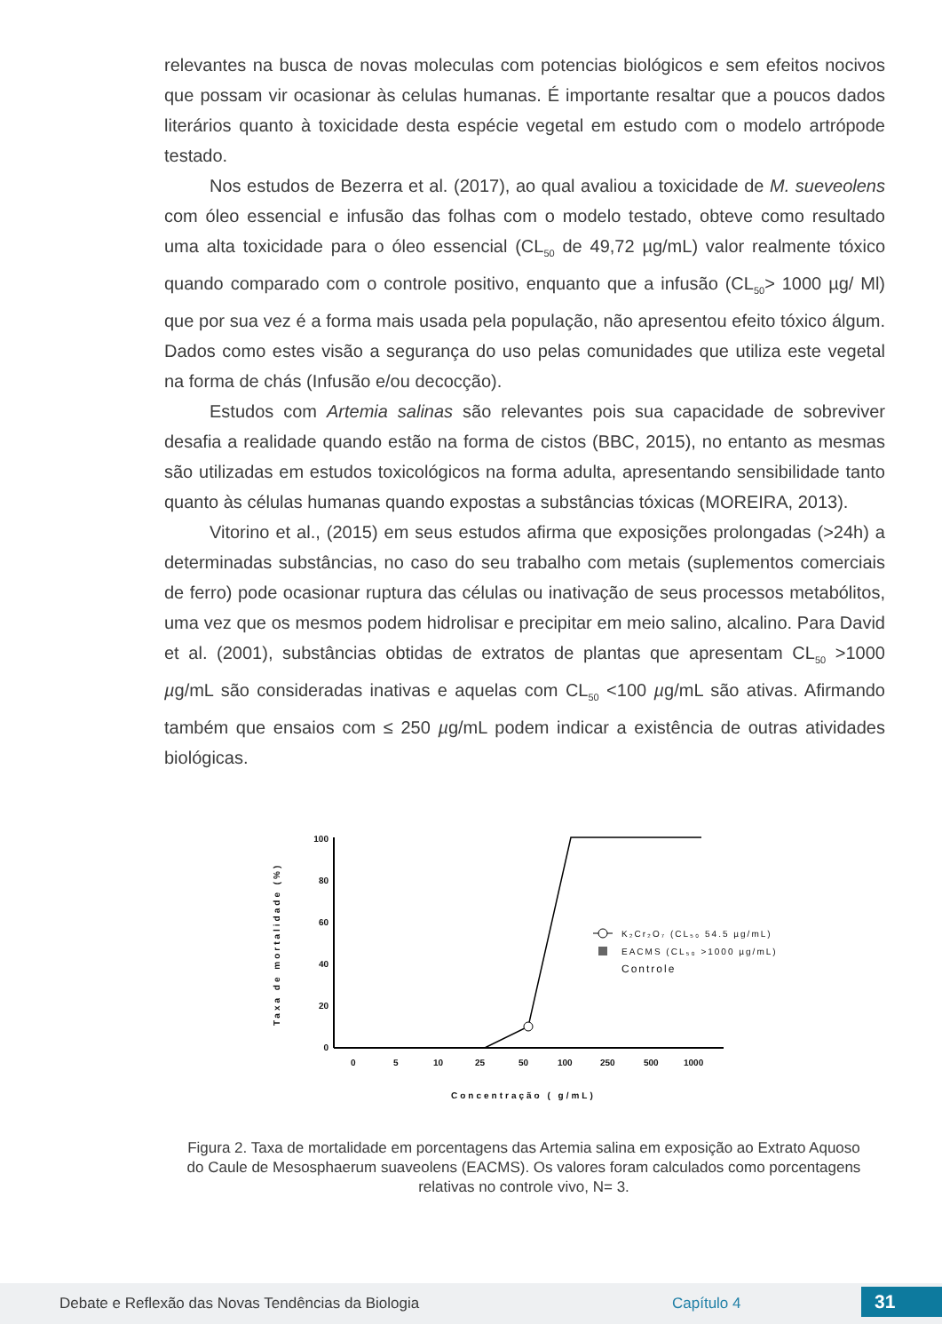relevantes na busca de novas moleculas com potencias biológicos e sem efeitos nocivos que possam vir ocasionar às celulas humanas. É importante resaltar que a poucos dados literários quanto à toxicidade desta espécie vegetal em estudo com o modelo artrópode testado.
Nos estudos de Bezerra et al. (2017), ao qual avaliou a toxicidade de M. sueveolens com óleo essencial e infusão das folhas com o modelo testado, obteve como resultado uma alta toxicidade para o óleo essencial (CL<sub>50</sub> de 49,72 µg/mL) valor realmente tóxico quando comparado com o controle positivo, enquanto que a infusão (CL<sub>50</sub>> 1000 µg/ Ml) que por sua vez é a forma mais usada pela população, não apresentou efeito tóxico álgum. Dados como estes visão a segurança do uso pelas comunidades que utiliza este vegetal na forma de chás (Infusão e/ou decocção).
Estudos com Artemia salinas são relevantes pois sua capacidade de sobreviver desafia a realidade quando estão na forma de cistos (BBC, 2015), no entanto as mesmas são utilizadas em estudos toxicológicos na forma adulta, apresentando sensibilidade tanto quanto às células humanas quando expostas a substâncias tóxicas (MOREIRA, 2013).
Vitorino et al., (2015) em seus estudos afirma que exposições prolongadas (>24h) a determinadas substâncias, no caso do seu trabalho com metais (suplementos comerciais de ferro) pode ocasionar ruptura das células ou inativação de seus processos metabólitos, uma vez que os mesmos podem hidrolisar e precipitar em meio salino, alcalino. Para David et al. (2001), substâncias obtidas de extratos de plantas que apresentam CL<sub>50</sub> >1000 µg/mL são consideradas inativas e aquelas com CL<sub>50</sub> <100 µg/mL são ativas. Afirmando também que ensaios com ≤ 250 µg/mL podem indicar a existência de outras atividades biológicas.
100
80
60
40
20
0
Taxa de mortalidade (%)
0
5
10
25
50
100
250
500
1000
Concentração ( g/mL)
K₂Cr₂O₇ (CL₅₀ 54.5 µg/mL)
EACMS (CL₅₀ >1000 µg/mL)
Controle
Figura 2. Taxa de mortalidade em porcentagens das Artemia salina em exposição ao Extrato Aquoso do Caule de Mesosphaerum suaveolens (EACMS). Os valores foram calculados como porcentagens relativas no controle vivo, N= 3.
Debate e Reflexão das Novas Tendências da Biologia Capítulo 4 31